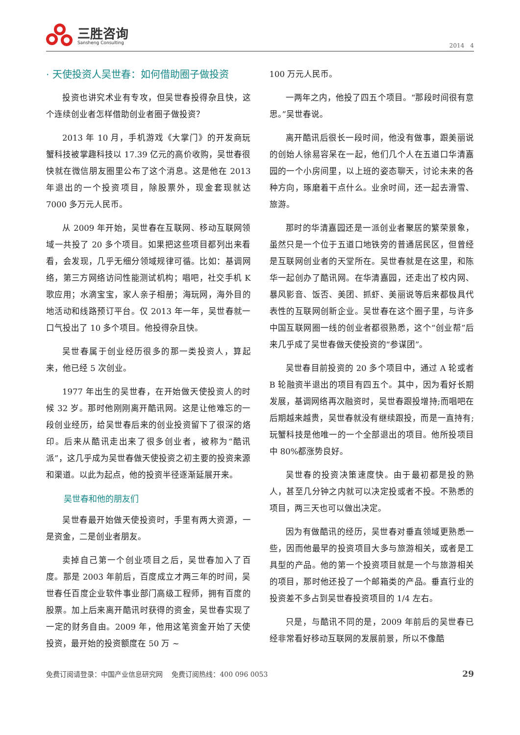三胜咨询
Sansheng Consulting
2014　4
· 天使投资人吴世春：如何借助圈子做投资
投资也讲究术业有专攻，但吴世春投得杂且快，这个连续创业者怎样借助创业者圈子做投资？
2013 年 10 月，手机游戏《大掌门》的开发商玩蟹科技被掌趣科技以 17.39 亿元的高价收购，吴世春很快就在微信朋友圈里公布了这个消息。这是他在 2013 年退出的一个投资项目，除股票外，现金套现就达 7000 多万元人民币。
从 2009 年开始，吴世春在互联网、移动互联网领域一共投了 20 多个项目。如果把这些项目都列出来看看，会发现，几乎无细分领域规律可循。比如：基调网络，第三方网络访问性能测试机构；唱吧，社交手机 K 歌应用；水滴宝宝，家人亲子相册；海玩网，海外目的地活动和线路预订平台。仅 2013 年一年，吴世春就一口气投出了 10 多个项目。他投得杂且快。
吴世春属于创业经历很多的那一类投资人，算起来，他已经 5 次创业。
1977 年出生的吴世春，在开始做天使投资人的时候 32 岁。那时他刚刚离开酷讯网。这是让他难忘的一段创业经历，给吴世春后来的创业投资留下了很深的烙印。后来从酷讯走出来了很多创业者，被称为“酷讯派”，这几乎成为吴世春做天使投资之初主要的投资来源和渠道。以此为起点，他的投资半径逐渐延展开来。
吴世春和他的朋友们
吴世春最开始做天使投资时，手里有两大资源，一是资金，二是创业者朋友。
卖掉自己第一个创业项目之后，吴世春加入了百度。那是 2003 年前后，百度成立才两三年的时间，吴世春任百度企业软件事业部门高级工程师，拥有百度的股票。加上后来离开酷讯时获得的资金，吴世春实现了一定的财务自由。2009 年，他用这笔资金开始了天使投资，最开始的投资额度在 50 万 ~
100 万元人民币。
一两年之内，他投了四五个项目。“那段时间很有意思。”吴世春说。
离开酷讯后很长一段时间，他没有做事，跟美丽说的创始人徐易容呆在一起，他们几个人在五道口华清嘉园的一个小房间里，以上班的姿态聊天，讨论未来的各种方向，琢磨着干点什么。业余时间，还一起去滑雪、旅游。
那时的华清嘉园还是一派创业者聚居的繁荣景象，虽然只是一个位于五道口地铁旁的普通居民区，但曾经是互联网创业者的天堂所在。吴世春就是在这里，和陈华一起创办了酷讯网。在华清嘉园，还走出了校内网、暴风影音、饭否、美团、抓虾、美丽说等后来都极具代表性的互联网创新企业。吴世春在这个圈子里，与许多中国互联网圈一线的创业者都很熟悉，这个“创业帮”后来几乎成了吴世春做天使投资的“参谋团”。
吴世春目前投资的 20 多个项目中，通过 A 轮或者 B 轮融资半退出的项目有四五个。其中，因为看好长期发展，基调网络再次融资时，吴世春跟投增持;而唱吧在后期越来越贵，吴世春就没有继续跟投，而是一直持有;玩蟹科技是他唯一的一个全部退出的项目。他所投项目中 80%都涨势良好。
吴世春的投资决策速度快。由于最初都是投的熟人，甚至几分钟之内就可以决定投或者不投。不熟悉的项目，两三天也可以做出决定。
因为有做酷讯的经历，吴世春对垂直领域更熟悉一些，因而他最早的投资项目大多与旅游相关，或者是工具型的产品。他的第一个投资项目就是一个与旅游相关的项目，那时他还投了一个邮箱类的产品。垂直行业的投资差不多占到吴世春投资项目的 1/4 左右。
只是，与酷讯不同的是，2009 年前后的吴世春已经非常看好移动互联网的发展前景，所以不像酷
免费订阅请登录：中国产业信息研究网　 免费订阅热线：400 096 0053 29